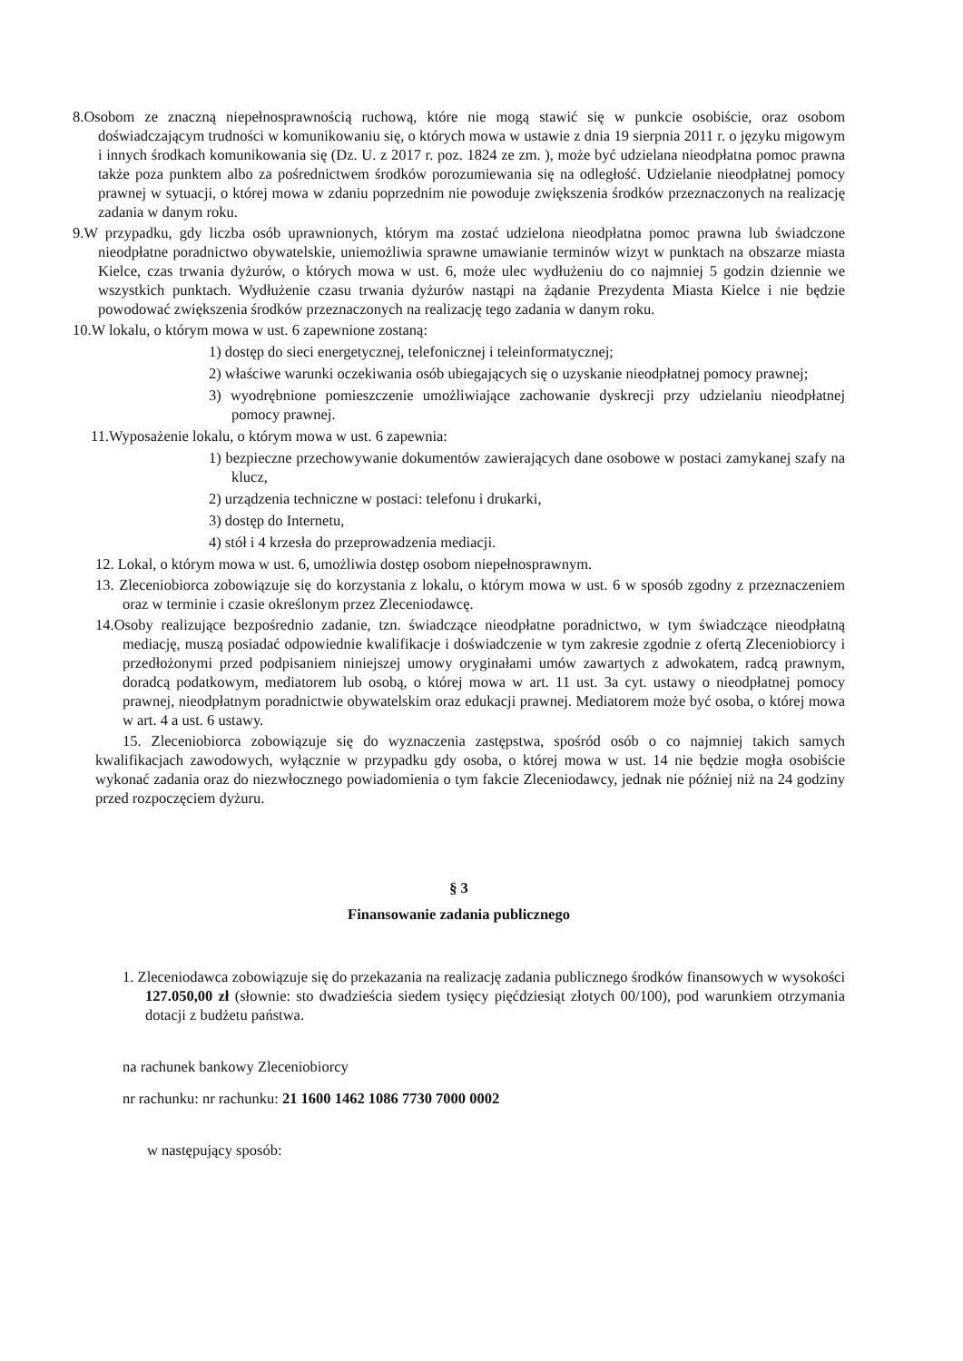8.Osobom ze znaczną niepełnosprawnością ruchową, które nie mogą stawić się w punkcie osobiście, oraz osobom doświadczającym trudności w komunikowaniu się, o których mowa w ustawie z dnia 19 sierpnia 2011 r. o języku migowym i innych środkach komunikowania się (Dz. U. z 2017 r. poz. 1824 ze zm. ), może być udzielana nieodpłatna pomoc prawna także poza punktem albo za pośrednictwem środków porozumiewania się na odległość. Udzielanie nieodpłatnej pomocy prawnej w sytuacji, o której mowa w zdaniu poprzednim nie powoduje zwiększenia środków przeznaczonych na realizację zadania w danym roku.
9.W przypadku, gdy liczba osób uprawnionych, którym ma zostać udzielona nieodpłatna pomoc prawna lub świadczone nieodpłatne poradnictwo obywatelskie, uniemożliwia sprawne umawianie terminów wizyt w punktach na obszarze miasta Kielce, czas trwania dyżurów, o których mowa w ust. 6, może ulec wydłużeniu do co najmniej 5 godzin dziennie we wszystkich punktach. Wydłużenie czasu trwania dyżurów nastąpi na żądanie Prezydenta Miasta Kielce i nie będzie powodować zwiększenia środków przeznaczonych na realizację tego zadania w danym roku.
10.W lokalu, o którym mowa w ust. 6 zapewnione zostaną:
1) dostęp do sieci energetycznej, telefonicznej i teleinformatycznej;
2) właściwe warunki oczekiwania osób ubiegających się o uzyskanie nieodpłatnej pomocy prawnej;
3) wyodrębnione pomieszczenie umożliwiające zachowanie dyskrecji przy udzielaniu nieodpłatnej pomocy prawnej.
11.Wyposażenie lokalu, o którym mowa w ust. 6 zapewnia:
1) bezpieczne przechowywanie dokumentów zawierających dane osobowe w postaci zamykanej szafy na klucz,
2) urządzenia techniczne w postaci: telefonu i drukarki,
3) dostęp do Internetu,
4) stół i 4 krzesła do przeprowadzenia mediacji.
12. Lokal, o którym mowa w ust. 6, umożliwia dostęp osobom niepełnosprawnym.
13. Zleceniobiorca zobowiązuje się do korzystania z lokalu, o którym mowa w ust. 6 w sposób zgodny z przeznaczeniem oraz w terminie i czasie określonym przez Zleceniodawcę.
14.Osoby realizujące bezpośrednio zadanie, tzn. świadczące nieodpłatne poradnictwo, w tym świadczące nieodpłatną mediację, muszą posiadać odpowiednie kwalifikacje i doświadczenie w tym zakresie zgodnie z ofertą Zleceniobiorcy i przedłożonymi przed podpisaniem niniejszej umowy oryginałami umów zawartych z adwokatem, radcą prawnym, doradcą podatkowym, mediatorem lub osobą, o której mowa w art. 11 ust. 3a cyt. ustawy o nieodpłatnej pomocy prawnej, nieodpłatnym poradnictwie obywatelskim oraz edukacji prawnej. Mediatorem może być osoba, o której mowa w art. 4 a ust. 6 ustawy.
15. Zleceniobiorca zobowiązuje się do wyznaczenia zastępstwa, spośród osób o co najmniej takich samych kwalifikacjach zawodowych, wyłącznie w przypadku gdy osoba, o której mowa w ust. 14 nie będzie mogła osobiście wykonać zadania oraz do niezwłocznego powiadomienia o tym fakcie Zleceniodawcy, jednak nie później niż na 24 godziny przed rozpoczęciem dyżuru.
§ 3
Finansowanie zadania publicznego
1. Zleceniodawca zobowiązuje się do przekazania na realizację zadania publicznego środków finansowych w wysokości 127.050,00 zł (słownie: sto dwadzieścia siedem tysięcy pięćdziesiąt złotych 00/100), pod warunkiem otrzymania dotacji z budżetu państwa.
na rachunek bankowy Zleceniobiorcy
nr rachunku: nr rachunku: 21 1600 1462 1086 7730 7000 0002
w następujący sposób: